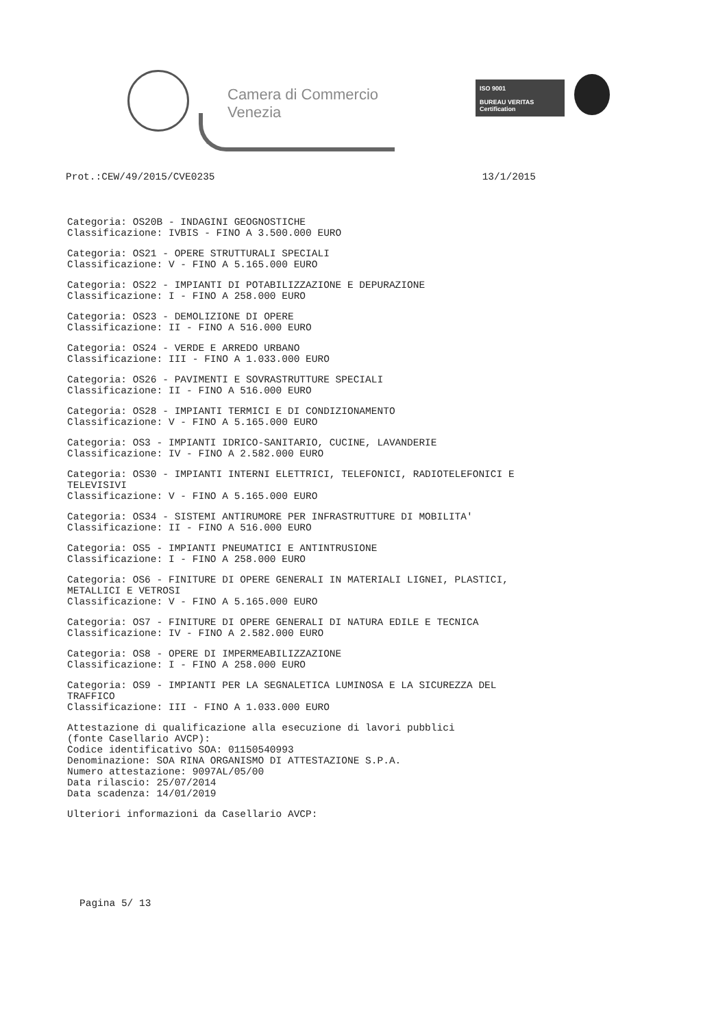Camera di Commercio
Venezia
ISO 9001
BUREAU VERITAS
Certification
Prot.:CEW/49/2015/CVE0235 13/1/2015
Categoria: OS20B - INDAGINI GEOGNOSTICHE
Classificazione: IVBIS - FINO A 3.500.000 EURO
Categoria: OS21 - OPERE STRUTTURALI SPECIALI
Classificazione: V - FINO A 5.165.000 EURO
Categoria: OS22 - IMPIANTI DI POTABILIZZAZIONE E DEPURAZIONE
Classificazione: I - FINO A 258.000 EURO
Categoria: OS23 - DEMOLIZIONE DI OPERE
Classificazione: II - FINO A 516.000 EURO
Categoria: OS24 - VERDE E ARREDO URBANO
Classificazione: III - FINO A 1.033.000 EURO
Categoria: OS26 - PAVIMENTI E SOVRASTRUTTURE SPECIALI
Classificazione: II - FINO A 516.000 EURO
Categoria: OS28 - IMPIANTI TERMICI E DI CONDIZIONAMENTO
Classificazione: V - FINO A 5.165.000 EURO
Categoria: OS3 - IMPIANTI IDRICO-SANITARIO, CUCINE, LAVANDERIE
Classificazione: IV - FINO A 2.582.000 EURO
Categoria: OS30 - IMPIANTI INTERNI ELETTRICI, TELEFONICI, RADIOTELEFONICI E
TELEVISIVI
Classificazione: V - FINO A 5.165.000 EURO
Categoria: OS34 - SISTEMI ANTIRUMORE PER INFRASTRUTTURE DI MOBILITA'
Classificazione: II - FINO A 516.000 EURO
Categoria: OS5 - IMPIANTI PNEUMATICI E ANTINTRUSIONE
Classificazione: I - FINO A 258.000 EURO
Categoria: OS6 - FINITURE DI OPERE GENERALI IN MATERIALI LIGNEI, PLASTICI,
METALLICI E VETROSI
Classificazione: V - FINO A 5.165.000 EURO
Categoria: OS7 - FINITURE DI OPERE GENERALI DI NATURA EDILE E TECNICA
Classificazione: IV - FINO A 2.582.000 EURO
Categoria: OS8 - OPERE DI IMPERMEABILIZZAZIONE
Classificazione: I - FINO A 258.000 EURO
Categoria: OS9 - IMPIANTI PER LA SEGNALETICA LUMINOSA E LA SICUREZZA DEL
TRAFFICO
Classificazione: III - FINO A 1.033.000 EURO
Attestazione di qualificazione alla esecuzione di lavori pubblici
(fonte Casellario AVCP):
Codice identificativo SOA: 01150540993
Denominazione: SOA RINA ORGANISMO DI ATTESTAZIONE S.P.A.
Numero attestazione: 9097AL/05/00
Data rilascio: 25/07/2014
Data scadenza: 14/01/2019
Ulteriori informazioni da Casellario AVCP:
Pagina 5/ 13